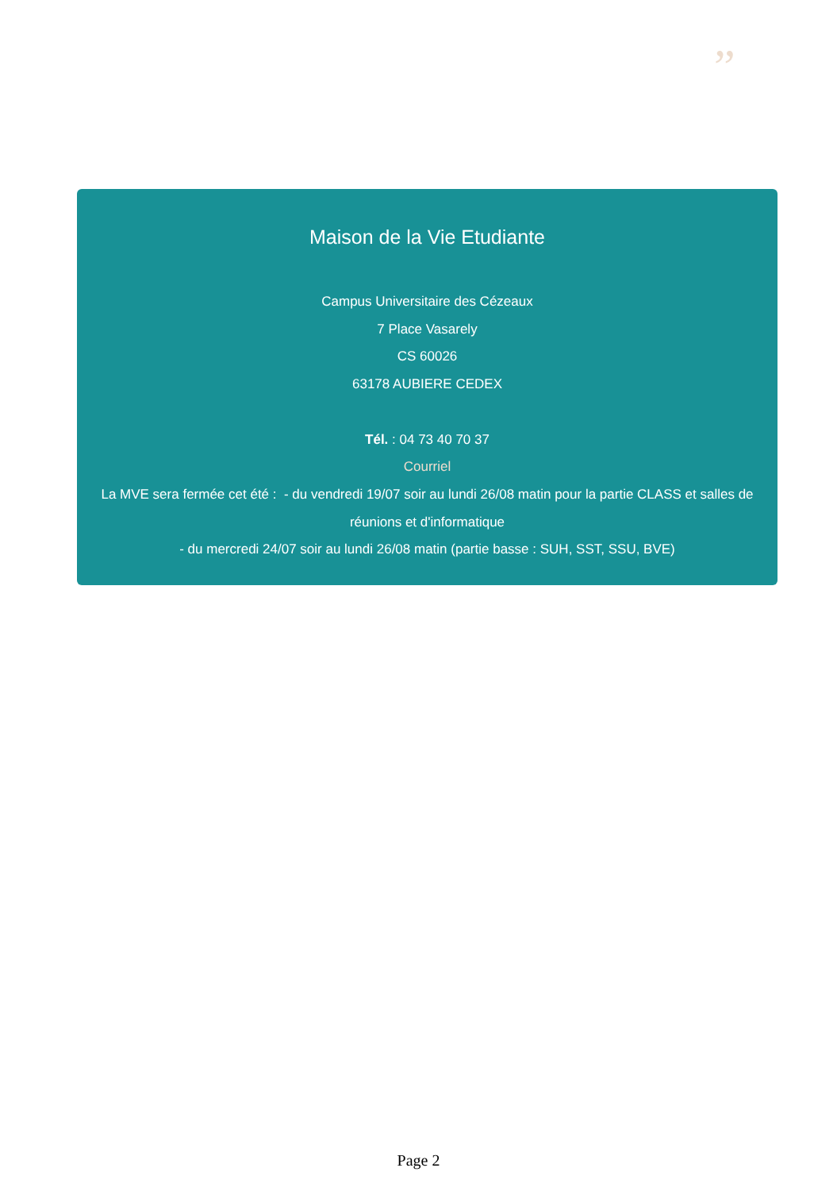”
Maison de la Vie Etudiante
Campus Universitaire des Cézeaux
7 Place Vasarely
CS 60026
63178 AUBIERE CEDEX
Tél. : 04 73 40 70 37
Courriel
La MVE sera fermée cet été : - du vendredi 19/07 soir au lundi 26/08 matin pour la partie CLASS et salles de réunions et d'informatique
- du mercredi 24/07 soir au lundi 26/08 matin (partie basse : SUH, SST, SSU, BVE)
Page 2